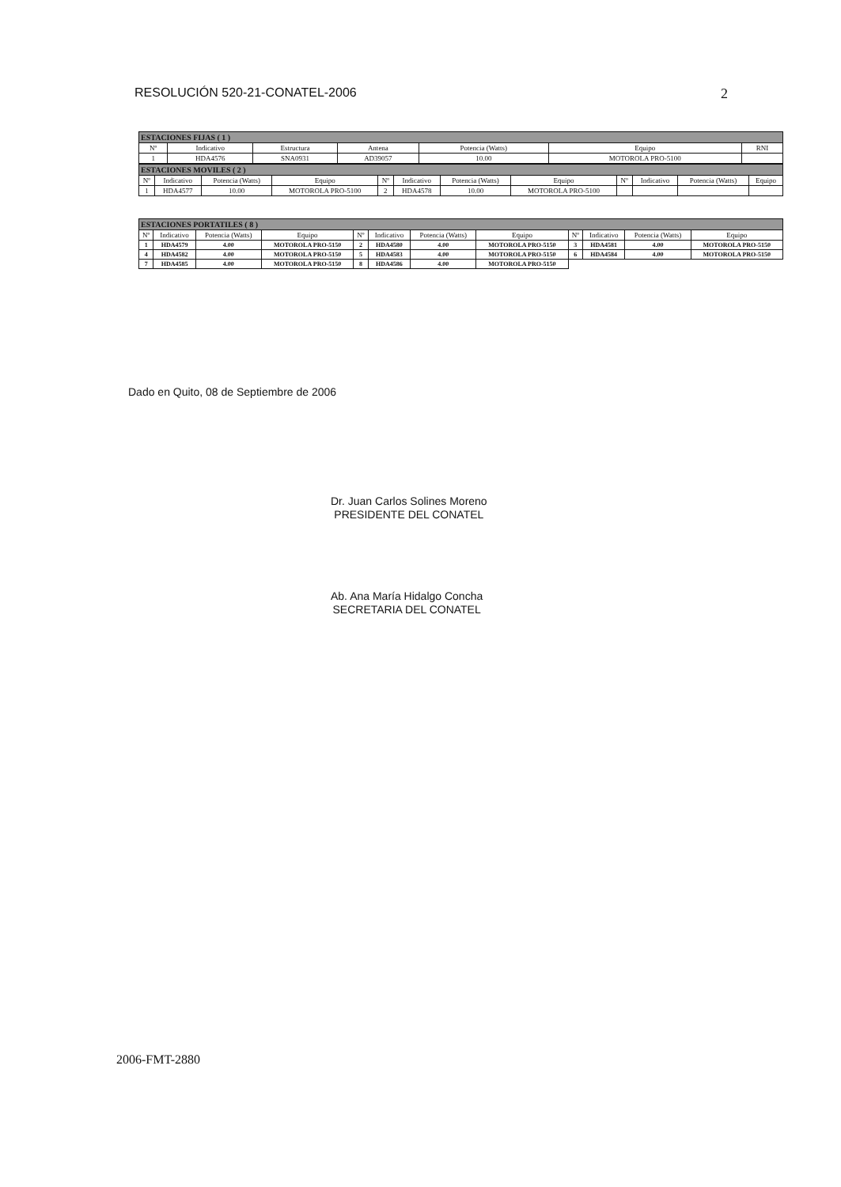RESOLUCIÓN 520-21-CONATEL-2006 2
| ESTACIONES FIJAS ( 1 ) | | | | | | |
| Nº | Indicativo | Estructura | Antena | Potencia (Watts) | Equipo | RNI |
| 1 | HDA4576 | SNA0931 | AD39057 | 10.00 | MOTOROLA PRO-5100 | |
| ESTACIONES MOVILES ( 2 ) | | | | | | | | | | | |
| Nº | Indicativo | Potencia (Watts) | Equipo | Nº | Indicativo | Potencia (Watts) | Equipo | Nº | Indicativo | Potencia (Watts) | Equipo |
| 1 | HDA4577 | 10.00 | MOTOROLA PRO-5100 | 2 | HDA4578 | 10.00 | MOTOROLA PRO-5100 | | | | |
| ESTACIONES PORTATILES ( 8 ) | | | | | | | | | | | |
| Nº | Indicativo | Potencia (Watts) | Equipo | Nº | Indicativo | Potencia (Watts) | Equipo | Nº | Indicativo | Potencia (Watts) | Equipo |
| 1 | HDA4579 | 4.00 | MOTOROLA PRO-5150 | 2 | HDA4580 | 4.00 | MOTOROLA PRO-5150 | 3 | HDA4581 | 4.00 | MOTOROLA PRO-5150 |
| 4 | HDA4582 | 4.00 | MOTOROLA PRO-5150 | 5 | HDA4583 | 4.00 | MOTOROLA PRO-5150 | 6 | HDA4584 | 4.00 | MOTOROLA PRO-5150 |
| 7 | HDA4585 | 4.00 | MOTOROLA PRO-5150 | 8 | HDA4586 | 4.00 | MOTOROLA PRO-5150 | | | | |
Dado en Quito, 08 de Septiembre de 2006
Dr. Juan Carlos Solines Moreno
PRESIDENTE DEL CONATEL
Ab. Ana María Hidalgo Concha
SECRETARIA DEL CONATEL
2006-FMT-2880